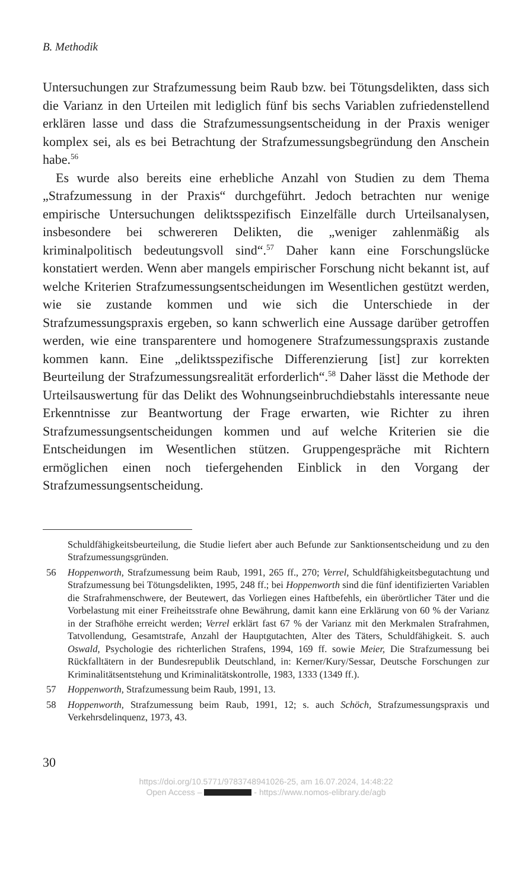B. Methodik
Untersuchungen zur Strafzumessung beim Raub bzw. bei Tötungsdelikten, dass sich die Varianz in den Urteilen mit lediglich fünf bis sechs Variablen zufriedenstellend erklären lasse und dass die Strafzumessungsentscheidung in der Praxis weniger komplex sei, als es bei Betrachtung der Strafzumessungsbegründung den Anschein habe.<sup>56</sup>
Es wurde also bereits eine erhebliche Anzahl von Studien zu dem Thema „Strafzumessung in der Praxis“ durchgeführt. Jedoch betrachten nur wenige empirische Untersuchungen deliktsspezifisch Einzelfälle durch Urteilsanalysen, insbesondere bei schwereren Delikten, die „weniger zahlenmäßig als kriminalpolitisch bedeutungsvoll sind“.<sup>57</sup> Daher kann eine Forschungslücke konstatiert werden. Wenn aber mangels empirischer Forschung nicht bekannt ist, auf welche Kriterien Strafzumessungsentscheidungen im Wesentlichen gestützt werden, wie sie zustande kommen und wie sich die Unterschiede in der Strafzumessungspraxis ergeben, so kann schwerlich eine Aussage darüber getroffen werden, wie eine transparentere und homogenere Strafzumessungspraxis zustande kommen kann. Eine „deliktsspezifische Differenzierung [ist] zur korrekten Beurteilung der Strafzumessungsrealität erforderlich“.<sup>58</sup> Daher lässt die Methode der Urteilsauswertung für das Delikt des Wohnungseinbruchdiebstahls interessante neue Erkenntnisse zur Beantwortung der Frage erwarten, wie Richter zu ihren Strafzumessungsentscheidungen kommen und auf welche Kriterien sie die Entscheidungen im Wesentlichen stützen. Gruppengespräche mit Richtern ermöglichen einen noch tiefergehenden Einblick in den Vorgang der Strafzumessungsentscheidung.
Schuldfähigkeitsbeurteilung, die Studie liefert aber auch Befunde zur Sanktionsentscheidung und zu den Strafzumessungsgründen.
56 Hoppenworth, Strafzumessung beim Raub, 1991, 265 ff., 270; Verrel, Schuldfähigkeitsbegutachtung und Strafzumessung bei Tötungsdelikten, 1995, 248 ff.; bei Hoppenworth sind die fünf identifizierten Variablen die Strafrahmenschwere, der Beutewert, das Vorliegen eines Haftbefehls, ein überörtlicher Täter und die Vorbelastung mit einer Freiheitsstrafe ohne Bewährung, damit kann eine Erklärung von 60 % der Varianz in der Strafhöhe erreicht werden; Verrel erklärt fast 67 % der Varianz mit den Merkmalen Strafrahmen, Tatvollendung, Gesamtstrafe, Anzahl der Hauptgutachten, Alter des Täters, Schuldfähigkeit. S. auch Oswald, Psychologie des richterlichen Strafens, 1994, 169 ff. sowie Meier, Die Strafzumessung bei Rückfalltätern in der Bundesrepublik Deutschland, in: Kerner/Kury/Sessar, Deutsche Forschungen zur Kriminalitätsentstehung und Kriminalitätskontrolle, 1983, 1333 (1349 ff.).
57 Hoppenworth, Strafzumessung beim Raub, 1991, 13.
58 Hoppenworth, Strafzumessung beim Raub, 1991, 12; s. auch Schöch, Strafzumessungspraxis und Verkehrsdelinquenz, 1973, 43.
30
https://doi.org/10.5771/9783748941026-25, am 16.07.2024, 14:48:22
Open Access – - https://www.nomos-elibrary.de/agb